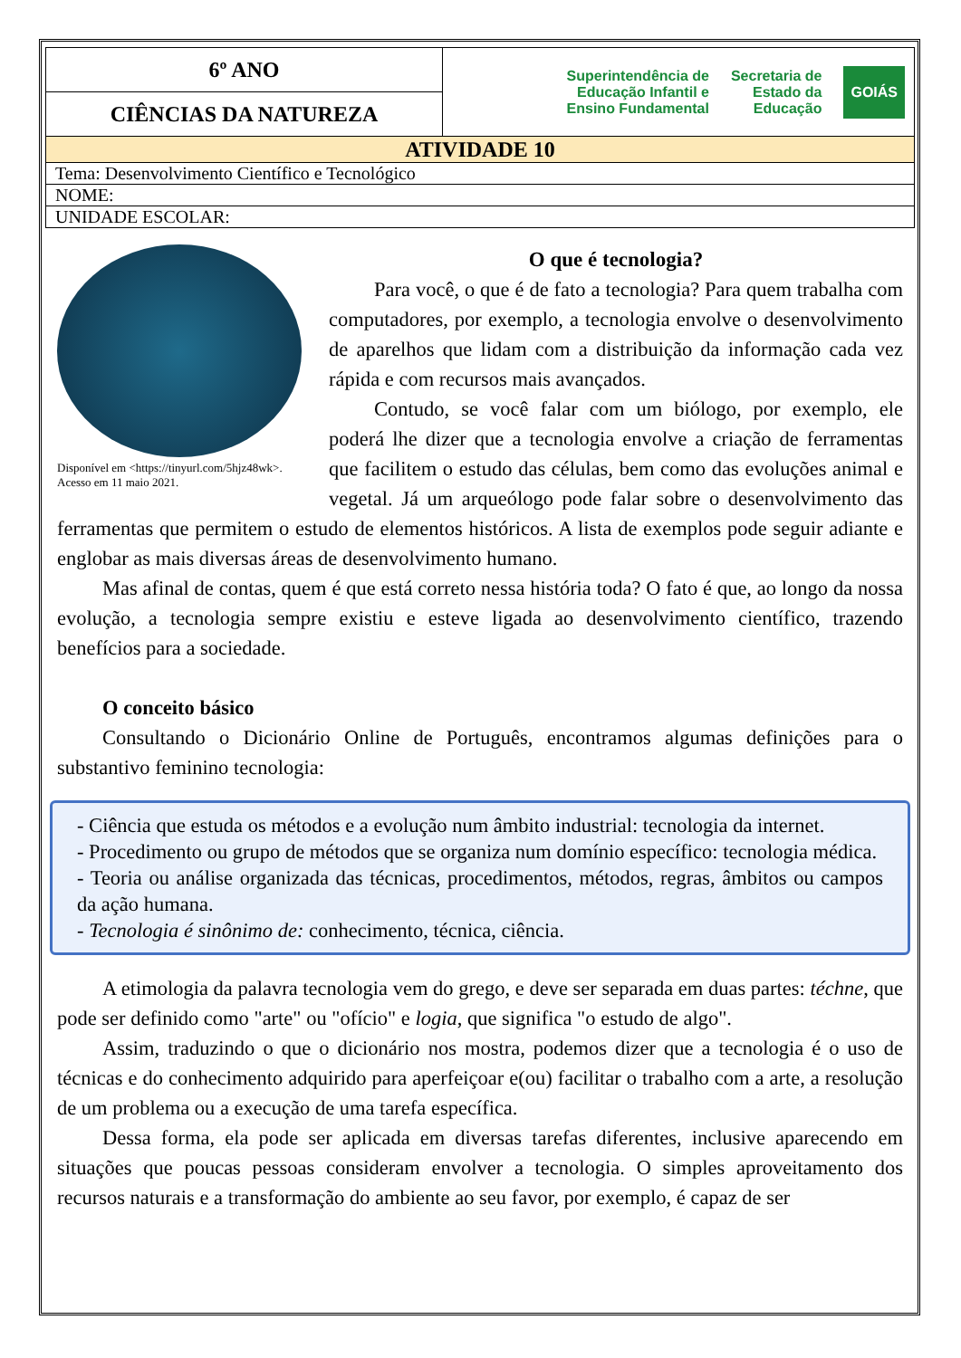| 6º ANO | Superintendência de Educação Infantil e Ensino Fundamental Secretaria de Estado da Educação GOIÁS |
| CIÊNCIAS DA NATUREZA | |
| ATIVIDADE 10 | |
| Tema: Desenvolvimento Científico e Tecnológico | |
| NOME: | |
| UNIDADE ESCOLAR: | |
Disponível em <https://tinyurl.com/5hjz48wk>. Acesso em 11 maio 2021.
O que é tecnologia?
Para você, o que é de fato a tecnologia? Para quem trabalha com computadores, por exemplo, a tecnologia envolve o desenvolvimento de aparelhos que lidam com a distribuição da informação cada vez rápida e com recursos mais avançados.
Contudo, se você falar com um biólogo, por exemplo, ele poderá lhe dizer que a tecnologia envolve a criação de ferramentas que facilitem o estudo das células, bem como das evoluções animal e vegetal. Já um arqueólogo pode falar sobre o desenvolvimento das ferramentas que permitem o estudo de elementos históricos. A lista de exemplos pode seguir adiante e englobar as mais diversas áreas de desenvolvimento humano.
Mas afinal de contas, quem é que está correto nessa história toda? O fato é que, ao longo da nossa evolução, a tecnologia sempre existiu e esteve ligada ao desenvolvimento científico, trazendo benefícios para a sociedade.
O conceito básico
Consultando o Dicionário Online de Português, encontramos algumas definições para o substantivo feminino tecnologia:
- Ciência que estuda os métodos e a evolução num âmbito industrial: tecnologia da internet.
- Procedimento ou grupo de métodos que se organiza num domínio específico: tecnologia médica.
- Teoria ou análise organizada das técnicas, procedimentos, métodos, regras, âmbitos ou campos da ação humana.
- Tecnologia é sinônimo de: conhecimento, técnica, ciência.
A etimologia da palavra tecnologia vem do grego, e deve ser separada em duas partes: téchne, que pode ser definido como "arte" ou "ofício" e logia, que significa "o estudo de algo".
Assim, traduzindo o que o dicionário nos mostra, podemos dizer que a tecnologia é o uso de técnicas e do conhecimento adquirido para aperfeiçoar e(ou) facilitar o trabalho com a arte, a resolução de um problema ou a execução de uma tarefa específica.
Dessa forma, ela pode ser aplicada em diversas tarefas diferentes, inclusive aparecendo em situações que poucas pessoas consideram envolver a tecnologia. O simples aproveitamento dos recursos naturais e a transformação do ambiente ao seu favor, por exemplo, é capaz de ser